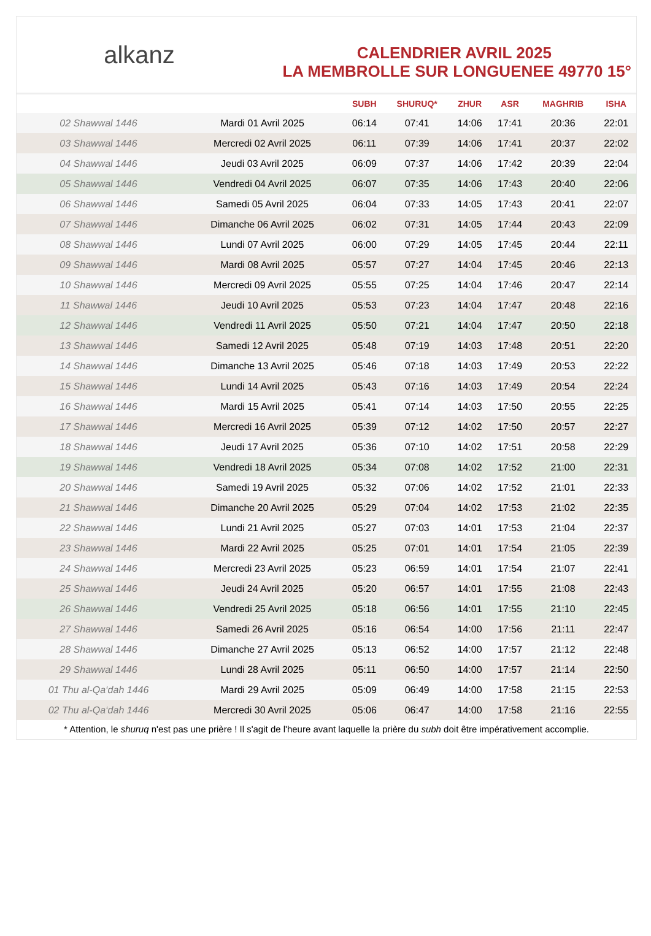alkanz
CALENDRIER AVRIL 2025
LA MEMBROLLE SUR LONGUENEE 49770 15°
| | | SUBH | SHURUQ* | ZHUR | ASR | MAGHRIB | ISHA |
| --- | --- | --- | --- | --- | --- | --- | --- |
| 02 Shawwal 1446 | Mardi 01 Avril 2025 | 06:14 | 07:41 | 14:06 | 17:41 | 20:36 | 22:01 |
| 03 Shawwal 1446 | Mercredi 02 Avril 2025 | 06:11 | 07:39 | 14:06 | 17:41 | 20:37 | 22:02 |
| 04 Shawwal 1446 | Jeudi 03 Avril 2025 | 06:09 | 07:37 | 14:06 | 17:42 | 20:39 | 22:04 |
| 05 Shawwal 1446 | Vendredi 04 Avril 2025 | 06:07 | 07:35 | 14:06 | 17:43 | 20:40 | 22:06 |
| 06 Shawwal 1446 | Samedi 05 Avril 2025 | 06:04 | 07:33 | 14:05 | 17:43 | 20:41 | 22:07 |
| 07 Shawwal 1446 | Dimanche 06 Avril 2025 | 06:02 | 07:31 | 14:05 | 17:44 | 20:43 | 22:09 |
| 08 Shawwal 1446 | Lundi 07 Avril 2025 | 06:00 | 07:29 | 14:05 | 17:45 | 20:44 | 22:11 |
| 09 Shawwal 1446 | Mardi 08 Avril 2025 | 05:57 | 07:27 | 14:04 | 17:45 | 20:46 | 22:13 |
| 10 Shawwal 1446 | Mercredi 09 Avril 2025 | 05:55 | 07:25 | 14:04 | 17:46 | 20:47 | 22:14 |
| 11 Shawwal 1446 | Jeudi 10 Avril 2025 | 05:53 | 07:23 | 14:04 | 17:47 | 20:48 | 22:16 |
| 12 Shawwal 1446 | Vendredi 11 Avril 2025 | 05:50 | 07:21 | 14:04 | 17:47 | 20:50 | 22:18 |
| 13 Shawwal 1446 | Samedi 12 Avril 2025 | 05:48 | 07:19 | 14:03 | 17:48 | 20:51 | 22:20 |
| 14 Shawwal 1446 | Dimanche 13 Avril 2025 | 05:46 | 07:18 | 14:03 | 17:49 | 20:53 | 22:22 |
| 15 Shawwal 1446 | Lundi 14 Avril 2025 | 05:43 | 07:16 | 14:03 | 17:49 | 20:54 | 22:24 |
| 16 Shawwal 1446 | Mardi 15 Avril 2025 | 05:41 | 07:14 | 14:03 | 17:50 | 20:55 | 22:25 |
| 17 Shawwal 1446 | Mercredi 16 Avril 2025 | 05:39 | 07:12 | 14:02 | 17:50 | 20:57 | 22:27 |
| 18 Shawwal 1446 | Jeudi 17 Avril 2025 | 05:36 | 07:10 | 14:02 | 17:51 | 20:58 | 22:29 |
| 19 Shawwal 1446 | Vendredi 18 Avril 2025 | 05:34 | 07:08 | 14:02 | 17:52 | 21:00 | 22:31 |
| 20 Shawwal 1446 | Samedi 19 Avril 2025 | 05:32 | 07:06 | 14:02 | 17:52 | 21:01 | 22:33 |
| 21 Shawwal 1446 | Dimanche 20 Avril 2025 | 05:29 | 07:04 | 14:02 | 17:53 | 21:02 | 22:35 |
| 22 Shawwal 1446 | Lundi 21 Avril 2025 | 05:27 | 07:03 | 14:01 | 17:53 | 21:04 | 22:37 |
| 23 Shawwal 1446 | Mardi 22 Avril 2025 | 05:25 | 07:01 | 14:01 | 17:54 | 21:05 | 22:39 |
| 24 Shawwal 1446 | Mercredi 23 Avril 2025 | 05:23 | 06:59 | 14:01 | 17:54 | 21:07 | 22:41 |
| 25 Shawwal 1446 | Jeudi 24 Avril 2025 | 05:20 | 06:57 | 14:01 | 17:55 | 21:08 | 22:43 |
| 26 Shawwal 1446 | Vendredi 25 Avril 2025 | 05:18 | 06:56 | 14:01 | 17:55 | 21:10 | 22:45 |
| 27 Shawwal 1446 | Samedi 26 Avril 2025 | 05:16 | 06:54 | 14:00 | 17:56 | 21:11 | 22:47 |
| 28 Shawwal 1446 | Dimanche 27 Avril 2025 | 05:13 | 06:52 | 14:00 | 17:57 | 21:12 | 22:48 |
| 29 Shawwal 1446 | Lundi 28 Avril 2025 | 05:11 | 06:50 | 14:00 | 17:57 | 21:14 | 22:50 |
| 01 Thu al-Qa‘dah 1446 | Mardi 29 Avril 2025 | 05:09 | 06:49 | 14:00 | 17:58 | 21:15 | 22:53 |
| 02 Thu al-Qa‘dah 1446 | Mercredi 30 Avril 2025 | 05:06 | 06:47 | 14:00 | 17:58 | 21:16 | 22:55 |
* Attention, le shuruq n'est pas une prière ! Il s'agit de l'heure avant laquelle la prière du subh doit être impérativement accomplie.